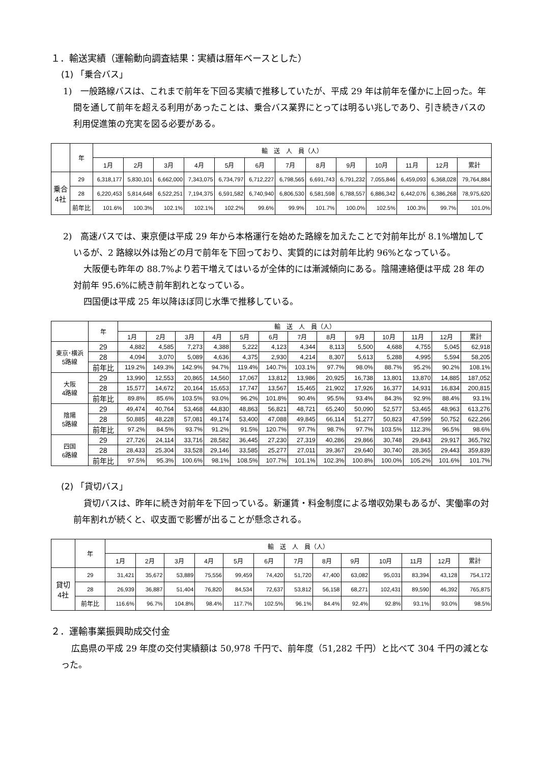１．輸送実績（運輸動向調査結果：実績は暦年ベースとした）
(1) 「乗合バス」
1)　一般路線バスは、これまで前年を下回る実績で推移していたが、平成 29 年は前年を僅かに上回った。年間を通して前年を超える利用があったことは、乗合バス業界にとっては明るい兆しであり、引き続きバスの利用促進策の充実を図る必要がある。
| | 年 | 輸 送 人 員（人） | | | | | | | | | | | | |
| --- | --- | --- | --- | --- | --- | --- | --- | --- | --- | --- | --- | --- | --- | --- |
| | | 1月 | 2月 | 3月 | 4月 | 5月 | 6月 | 7月 | 8月 | 9月 | 10月 | 11月 | 12月 | 累計 |
| 乗合 4社 | 29 | 6,318,177 | 5,830,101 | 6,662,000 | 7,343,075 | 6,734,797 | 6,712,227 | 6,798,565 | 6,691,743 | 6,791,232 | 7,055,846 | 6,459,093 | 6,368,028 | 79,764,884 |
| | 28 | 6,220,453 | 5,814,648 | 6,522,251 | 7,194,375 | 6,591,582 | 6,740,940 | 6,806,530 | 6,581,598 | 6,788,557 | 6,886,342 | 6,442,076 | 6,386,268 | 78,975,620 |
| | 前年比 | 101.6% | 100.3% | 102.1% | 102.1% | 102.2% | 99.6% | 99.9% | 101.7% | 100.0% | 102.5% | 100.3% | 99.7% | 101.0% |
2)　高速バスでは、東京便は平成 29 年から本格運行を始めた路線を加えたことで対前年比が 8.1%増加しているが、2 路線以外は殆どの月で前年を下回っており、実質的には対前年比約 96%となっている。
大阪便も昨年の 88.7%より若干増えてはいるが全体的には漸減傾向にある。陰陽連絡便は平成 28 年の対前年 95.6%に続き前年割れとなっている。
四国便は平成 25 年以降ほぼ同じ水準で推移している。
| | 年 | 輸 送 人 員（人） | | | | | | | | | | | | |
| --- | --- | --- | --- | --- | --- | --- | --- | --- | --- | --- | --- | --- | --- | --- |
| | | 1月 | 2月 | 3月 | 4月 | 5月 | 6月 | 7月 | 8月 | 9月 | 10月 | 11月 | 12月 | 累計 |
| 東京･横浜 5路線 | 29 | 4,882 | 4,585 | 7,273 | 4,388 | 5,222 | 4,123 | 4,344 | 8,113 | 5,500 | 4,688 | 4,755 | 5,045 | 62,918 |
| | 28 | 4,094 | 3,070 | 5,089 | 4,636 | 4,375 | 2,930 | 4,214 | 8,307 | 5,613 | 5,288 | 4,995 | 5,594 | 58,205 |
| | 前年比 | 119.2% | 149.3% | 142.9% | 94.7% | 119.4% | 140.7% | 103.1% | 97.7% | 98.0% | 88.7% | 95.2% | 90.2% | 108.1% |
| 大阪 4路線 | 29 | 13,990 | 12,553 | 20,865 | 14,560 | 17,067 | 13,812 | 13,986 | 20,925 | 16,738 | 13,801 | 13,870 | 14,885 | 187,052 |
| | 28 | 15,577 | 14,672 | 20,164 | 15,653 | 17,747 | 13,567 | 15,465 | 21,902 | 17,926 | 16,377 | 14,931 | 16,834 | 200,815 |
| | 前年比 | 89.8% | 85.6% | 103.5% | 93.0% | 96.2% | 101.8% | 90.4% | 95.5% | 93.4% | 84.3% | 92.9% | 88.4% | 93.1% |
| 陰陽 5路線 | 29 | 49,474 | 40,764 | 53,468 | 44,830 | 48,863 | 56,821 | 48,721 | 65,240 | 50,090 | 52,577 | 53,465 | 48,963 | 613,276 |
| | 28 | 50,885 | 48,228 | 57,081 | 49,174 | 53,400 | 47,088 | 49,845 | 66,114 | 51,277 | 50,823 | 47,599 | 50,752 | 622,266 |
| | 前年比 | 97.2% | 84.5% | 93.7% | 91.2% | 91.5% | 120.7% | 97.7% | 98.7% | 97.7% | 103.5% | 112.3% | 96.5% | 98.6% |
| 四国 6路線 | 29 | 27,726 | 24,114 | 33,716 | 28,582 | 36,445 | 27,230 | 27,319 | 40,286 | 29,866 | 30,748 | 29,843 | 29,917 | 365,792 |
| | 28 | 28,433 | 25,304 | 33,528 | 29,146 | 33,585 | 25,277 | 27,011 | 39,367 | 29,640 | 30,740 | 28,365 | 29,443 | 359,839 |
| | 前年比 | 97.5% | 95.3% | 100.6% | 98.1% | 108.5% | 107.7% | 101.1% | 102.3% | 100.8% | 100.0% | 105.2% | 101.6% | 101.7% |
(2) 「貸切バス」
貸切バスは、昨年に続き対前年を下回っている。新運賃・料金制度による増収効果もあるが、実働率の対前年割れが続くと、収支面で影響が出ることが懸念される。
| | 年 | 輸 送 人 員（人） | | | | | | | | | | | | |
| --- | --- | --- | --- | --- | --- | --- | --- | --- | --- | --- | --- | --- | --- | --- |
| | | 1月 | 2月 | 3月 | 4月 | 5月 | 6月 | 7月 | 8月 | 9月 | 10月 | 11月 | 12月 | 累計 |
| 貸切 4社 | 29 | 31,421 | 35,672 | 53,889 | 75,556 | 99,459 | 74,420 | 51,720 | 47,400 | 63,082 | 95,031 | 83,394 | 43,128 | 754,172 |
| | 28 | 26,939 | 36,887 | 51,404 | 76,820 | 84,534 | 72,637 | 53,812 | 56,158 | 68,271 | 102,431 | 89,590 | 46,392 | 765,875 |
| | 前年比 | 116.6% | 96.7% | 104.8% | 98.4% | 117.7% | 102.5% | 96.1% | 84.4% | 92.4% | 92.8% | 93.1% | 93.0% | 98.5% |
２．運輸事業振興助成交付金
広島県の平成 29 年度の交付実績額は 50,978 千円で、前年度（51,282 千円）と比べて 304 千円の減となった。